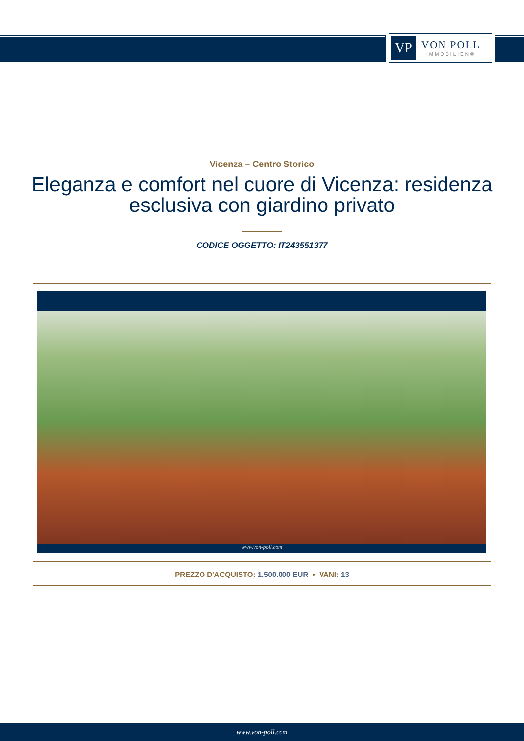VP
VON POLL
IMMOBILIEN®
Vicenza – Centro Storico
Eleganza e comfort nel cuore di Vicenza: residenza esclusiva con giardino privato
CODICE OGGETTO: IT243551377
www.von-poll.com
PREZZO D'ACQUISTO: 1.500.000 EUR • VANI: 13
www.von-poll.com